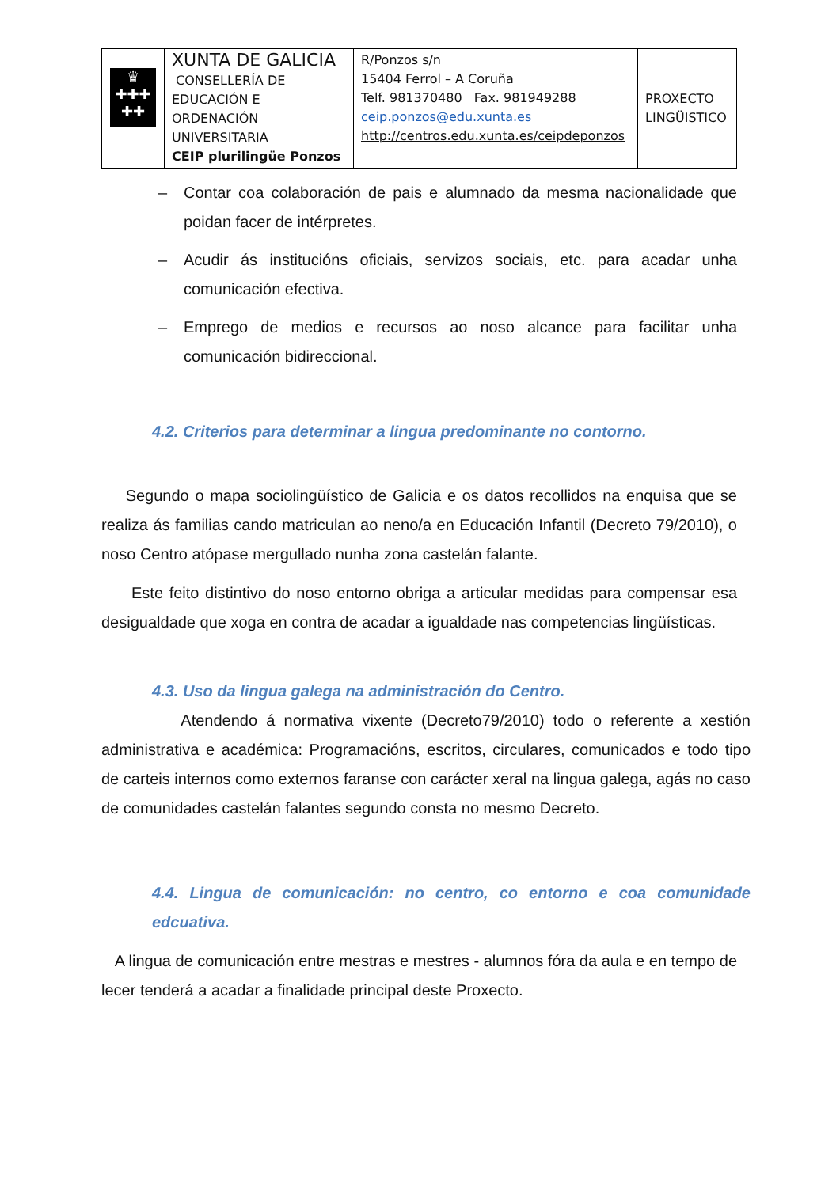| ♛ ✚✚✚ ✚✚ | XUNTA DE GALICIA CONSELLERÍA DE EDUCACIÓN E ORDENACIÓN UNIVERSITARIA CEIP plurilingüe Ponzos | R/Ponzos s/n 15404 Ferrol – A Coruña Telf. 981370480 Fax. 981949288 ceip.ponzos@edu.xunta.es http://centros.edu.xunta.es/ceipdeponzos | PROXECTO LINGÜISTICO |
– Contar coa colaboración de pais e alumnado da mesma nacionalidade que poidan facer de intérpretes.
– Acudir ás institucións oficiais, servizos sociais, etc. para acadar unha comunicación efectiva.
– Emprego de medios e recursos ao noso alcance para facilitar unha comunicación bidireccional.
4.2. Criterios para determinar a lingua predominante no contorno.
Segundo o mapa sociolingüístico de Galicia e os datos recollidos na enquisa que se realiza ás familias cando matriculan ao neno/a en Educación Infantil (Decreto 79/2010), o noso Centro atópase mergullado nunha zona castelán falante.
Este feito distintivo do noso entorno obriga a articular medidas para compensar esa desigualdade que xoga en contra de acadar a igualdade nas competencias lingüísticas.
4.3. Uso da lingua galega na administración do Centro.
Atendendo á normativa vixente (Decreto79/2010) todo o referente a xestión administrativa e académica: Programacións, escritos, circulares, comunicados e todo tipo de carteis internos como externos faranse con carácter xeral na lingua galega, agás no caso de comunidades castelán falantes segundo consta no mesmo Decreto.
4.4. Lingua de comunicación: no centro, co entorno e coa comunidade edcuativa.
A lingua de comunicación entre mestras e mestres - alumnos fóra da aula e en tempo de lecer tenderá a acadar a finalidade principal deste Proxecto.